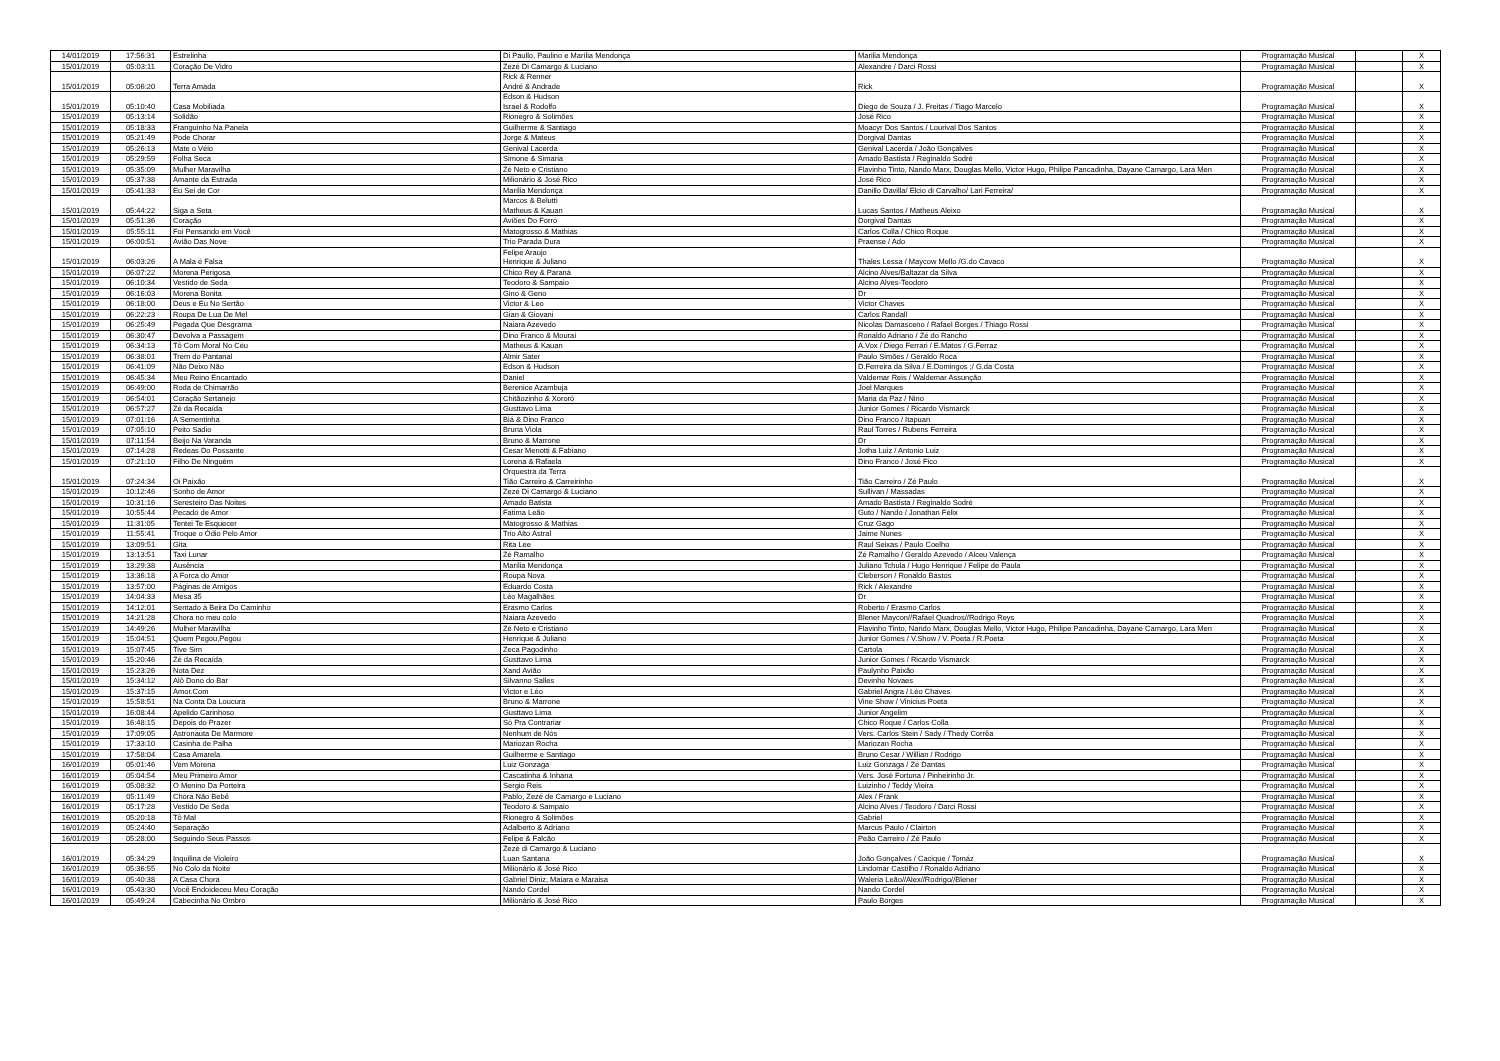| 14/01/2019 | 17:56:31 | Estrelinha | Di Paullo, Paulino e Marília Mendonça | Marilia Mendonça | Programação Musical | | X |
| 15/01/2019 | 05:03:11 | Coração De Vidro | Zezé Di Camargo & Luciano | Alexandre / Darci Rossi | Programação Musical | | X |
| 15/01/2019 | 05:06:20 | Terra Amada | Rick & Renner André & Andrade | Rick | Programação Musical | | X |
| 15/01/2019 | 05:10:40 | Casa Mobiliada | Edson & Hudson Israel & Rodolfo | Diego de Souza / J. Freitas / Tiago Marcelo | Programação Musical | | X |
| 15/01/2019 | 05:13:14 | Solidão | Rionegro & Solimões | José Rico | Programação Musical | | X |
| 15/01/2019 | 05:18:33 | Franguinho Na Panela | Guilherme & Santiago | Moacyr Dos Santos / Lourival Dos Santos | Programação Musical | | X |
| 15/01/2019 | 05:21:49 | Pode Chorar | Jorge & Mateus | Dorgival Dantas | Programação Musical | | X |
| 15/01/2019 | 05:26:13 | Mate o Véio | Genival Lacerda | Genival Lacerda / João Gonçalves | Programação Musical | | X |
| 15/01/2019 | 05:29:59 | Folha Seca | Simone & Simaria | Amado Bastista / Reginaldo Sodré | Programação Musical | | X |
| 15/01/2019 | 05:35:09 | Mulher Maravilha | Zé Neto e Cristiano | Flavinho Tinto, Nando Marx, Douglas Mello, Victor Hugo, Philipe Pancadinha, Dayane Camargo, Lara Men | Programação Musical | | X |
| 15/01/2019 | 05:37:38 | Amante da Estrada | Milionário & José Rico | José Rico | Programação Musical | | X |
| 15/01/2019 | 05:41:33 | Eu Sei de Cor | Marília Mendonça | Danillo Davilla/ Elcio di Carvalho/ Lari Ferreira/ | Programação Musical | | X |
| 15/01/2019 | 05:44:22 | Siga a Seta | Marcos & Belutti Matheus & Kauan | Lucas Santos / Matheus Aleixo | Programação Musical | | X |
| 15/01/2019 | 05:51:36 | Coração | Aviões Do Forró | Dorgival Dantas | Programação Musical | | X |
| 15/01/2019 | 05:55:11 | Foi Pensando em Você | Matogrosso & Mathias | Carlos Colla / Chico Roque | Programação Musical | | X |
| 15/01/2019 | 06:00:51 | Avião Das Nove | Trio Parada Dura | Praense / Ado | Programação Musical | | X |
| 15/01/2019 | 06:03:26 | A Mala é Falsa | Felipe Araujo Henrique & Juliano | Thales Lessa / Maycow Mello /G.do Cavaco | Programação Musical | | X |
| 15/01/2019 | 06:07:22 | Morena Perigosa | Chico Rey & Paraná | Alcino Alves/Baltazar da Silva | Programação Musical | | X |
| 15/01/2019 | 06:10:34 | Vestido de Seda | Teodoro & Sampaio | Alcino Alves-Teodoro | Programação Musical | | X |
| 15/01/2019 | 06:16:03 | Morena Bonita | Gino & Geno | Dr | Programação Musical | | X |
| 15/01/2019 | 06:18:00 | Deus e Eu No Sertão | Victor & Leo | Victor Chaves | Programação Musical | | X |
| 15/01/2019 | 06:22:23 | Roupa De Lua De Mel | Gian & Giovani | Carlos Randall | Programação Musical | | X |
| 15/01/2019 | 06:25:49 | Pegada Que Desgrama | Naiara Azevedo | Nicolas Damasceno / Rafael Borges / Thiago Rossi | Programação Musical | | X |
| 15/01/2019 | 06:30:47 | Devolva a Passagem | Dino Franco & Mouraí | Ronaldo Adriano / Zé do Rancho | Programação Musical | | X |
| 15/01/2019 | 06:34:13 | Tô Com Moral No Céu | Matheus & Kauan | A.Vox / Diego Ferrari / E.Matos / G.Ferraz | Programação Musical | | X |
| 15/01/2019 | 06:38:01 | Trem do Pantanal | Almir Sater | Paulo Simões / Geraldo Roca | Programação Musical | | X |
| 15/01/2019 | 06:41:09 | Não Deixo Não | Edson & Hudson | D.Ferreira da Silva / E.Domingos ;/ G.da Costa | Programação Musical | | X |
| 15/01/2019 | 06:45:34 | Meu Reino Encantado | Daniel | Valdemar Reis / Waldemar Assunção | Programação Musical | | X |
| 15/01/2019 | 06:49:00 | Roda de Chimarrão | Berenice Azambuja | Joel Marques | Programação Musical | | X |
| 15/01/2019 | 06:54:01 | Coração Sertanejo | Chitãozinho & Xororó | Maria da Paz / Nino | Programação Musical | | X |
| 15/01/2019 | 06:57:27 | Zé da Recaída | Gusttavo Lima | Junior Gomes / Ricardo Vismarck | Programação Musical | | X |
| 15/01/2019 | 07:01:16 | A Sementinha | Biá & Dino Franco | Dino Franco / Itapuan | Programação Musical | | X |
| 15/01/2019 | 07:05:10 | Peito Sadio | Bruna Viola | Raul Torres / Rubens Ferreira | Programação Musical | | X |
| 15/01/2019 | 07:11:54 | Beijo Na Varanda | Bruno & Marrone | Dr | Programação Musical | | X |
| 15/01/2019 | 07:14:28 | Redeas Do Possante | Cesar Menotti & Fabiano | Jotha Luiz / Antonio Luiz | Programação Musical | | X |
| 15/01/2019 | 07:21:10 | Filho De Ninguém | Lorena & Rafaela | Dino Franco / José Fico | Programação Musical | | X |
| 15/01/2019 | 07:24:34 | Oi Paixão | Orquestra da Terra Tião Carreiro & Carreirinho | Tião Carreiro / Zé Paulo | Programação Musical | | X |
| 15/01/2019 | 10:12:46 | Sonho de Amor | Zezé Di Camargo & Luciano | Sullivan / Massadas | Programação Musical | | X |
| 15/01/2019 | 10:31:16 | Seresteiro Das Noites | Amado Batista | Amado Bastista / Reginaldo Sodré | Programação Musical | | X |
| 15/01/2019 | 10:55:44 | Pecado de Amor | Fatima Leão | Guto / Nando / Jonathan Félix | Programação Musical | | X |
| 15/01/2019 | 11:31:05 | Tentei Te Esquecer | Matogrosso & Mathias | Cruz Gago | Programação Musical | | X |
| 15/01/2019 | 11:55:41 | Troque o Ódio Pelo Amor | Trio Alto Astral | Jaime Nunes | Programação Musical | | X |
| 15/01/2019 | 13:09:51 | Gita | Rita Lee | Raul Seixas / Paulo Coelho | Programação Musical | | X |
| 15/01/2019 | 13:13:51 | Taxi Lunar | Zé Ramalho | Zé Ramalho / Geraldo Azevedo / Alceu Valença | Programação Musical | | X |
| 15/01/2019 | 13:29:38 | Ausência | Marília Mendonça | Juliano Tchula / Hugo Henrique / Felipe de Paula | Programação Musical | | X |
| 15/01/2019 | 13:36:18 | A Forca do Amor | Roupa Nova | Cleberson / Ronaldo Bastos | Programação Musical | | X |
| 15/01/2019 | 13:57:00 | Páginas de Amigos | Eduardo Costa | Rick / Alexandre | Programação Musical | | X |
| 15/01/2019 | 14:04:33 | Mesa 35 | Léo Magalhães | Dr | Programação Musical | | X |
| 15/01/2019 | 14:12:01 | Sentado à Beira Do Caminho | Erasmo Carlos | Roberto / Erasmo Carlos | Programação Musical | | X |
| 15/01/2019 | 14:21:28 | Chora no meu colo | Naiara Azevedo | Blener Maycon//Rafael Quadros//Rodrigo Reys | Programação Musical | | X |
| 15/01/2019 | 14:49:26 | Mulher Maravilha | Zé Neto e Cristiano | Flavinho Tinto, Nando Marx, Douglas Mello, Victor Hugo, Philipe Pancadinha, Dayane Camargo, Lara Men | Programação Musical | | X |
| 15/01/2019 | 15:04:51 | Quem Pegou,Pegou | Henrique & Juliano | Junior Gomes / V.Show / V. Poeta / R.Poeta | Programação Musical | | X |
| 15/01/2019 | 15:07:45 | Tive Sim | Zeca Pagodinho | Cartola | Programação Musical | | X |
| 15/01/2019 | 15:20:46 | Zé da Recaída | Gusttavo Lima | Junior Gomes / Ricardo Vismarck | Programação Musical | | X |
| 15/01/2019 | 15:23:26 | Nota Dez | Xand Avião | Paulynho Paixão | Programação Musical | | X |
| 15/01/2019 | 15:34:12 | Alô Dono do Bar | Silvanno Salles | Devinho Novaes | Programação Musical | | X |
| 15/01/2019 | 15:37:15 | Amor.Com | Victor e Léo | Gabriel Angra / Léo Chaves | Programação Musical | | X |
| 15/01/2019 | 15:58:51 | Na Conta Da Loucura | Bruno & Marrone | Vine Show / Vinicius Poeta | Programação Musical | | X |
| 15/01/2019 | 16:08:44 | Apelido Carinhoso | Gusttavo Lima | Junior Angelim | Programação Musical | | X |
| 15/01/2019 | 16:48:15 | Depois do Prazer | Só Pra Contrariar | Chico Roque / Carlos Colla | Programação Musical | | X |
| 15/01/2019 | 17:09:05 | Astronauta De Marmore | Nenhum de Nós | Vers. Carlos Stein / Sady / Thedy Corrêa | Programação Musical | | X |
| 15/01/2019 | 17:33:10 | Casinha de Palha | Mariozan Rocha | Mariozan Rocha | Programação Musical | | X |
| 15/01/2019 | 17:58:04 | Casa Amarela | Guilherme e Santiago | Bruno Cesar / Willian / Rodrigo | Programação Musical | | X |
| 16/01/2019 | 05:01:46 | Vem Morena | Luiz Gonzaga | Luiz Gonzaga / Zé Dantas | Programação Musical | | X |
| 16/01/2019 | 05:04:54 | Meu Primeiro Amor | Cascatinha & Inhana | Vers. José Fortuna / Pinheirinho Jr. | Programação Musical | | X |
| 16/01/2019 | 05:08:32 | O Menino Da Porteira | Sergio Reis | Luizinho / Teddy Vieira | Programação Musical | | X |
| 16/01/2019 | 05:11:49 | Chora Não Bebê | Pablo, Zezé de Camargo e Luciano | Alex / Frank | Programação Musical | | X |
| 16/01/2019 | 05:17:28 | Vestido De Seda | Teodoro & Sampaio | Alcino Alves / Teodoro / Darci Rossi | Programação Musical | | X |
| 16/01/2019 | 05:20:18 | Tô Mal | Rionegro & Solimões | Gabriel | Programação Musical | | X |
| 16/01/2019 | 05:24:40 | Separação | Adalberto & Adriano | Marcus Paulo / Clairton | Programação Musical | | X |
| 16/01/2019 | 05:28:00 | Seguindo Seus Passos | Felipe & Falcão | Peão Carreiro / Zé Paulo | Programação Musical | | X |
| 16/01/2019 | 05:34:29 | Inquilina de Violeiro | Zezé di Camargo & Luciano Luan Santana | João Gonçalves / Cacique / Tomáz | Programação Musical | | X |
| 16/01/2019 | 05:36:55 | No Colo da Noite | Milionário & José Rico | Lindomar Castilho / Ronaldo Adriano | Programação Musical | | X |
| 16/01/2019 | 05:40:38 | A Casa Chora | Gabriel Diniz, Maiara e Maraisa | Waleria Leão//Alex//Rodrigo//Blener | Programação Musical | | X |
| 16/01/2019 | 05:43:30 | Você Endoideceu Meu Coração | Nando Cordel | Nando Cordel | Programação Musical | | X |
| 16/01/2019 | 05:49:24 | Cabecinha No Ombro | Milionário & José Rico | Paulo Borges | Programação Musical | | X |